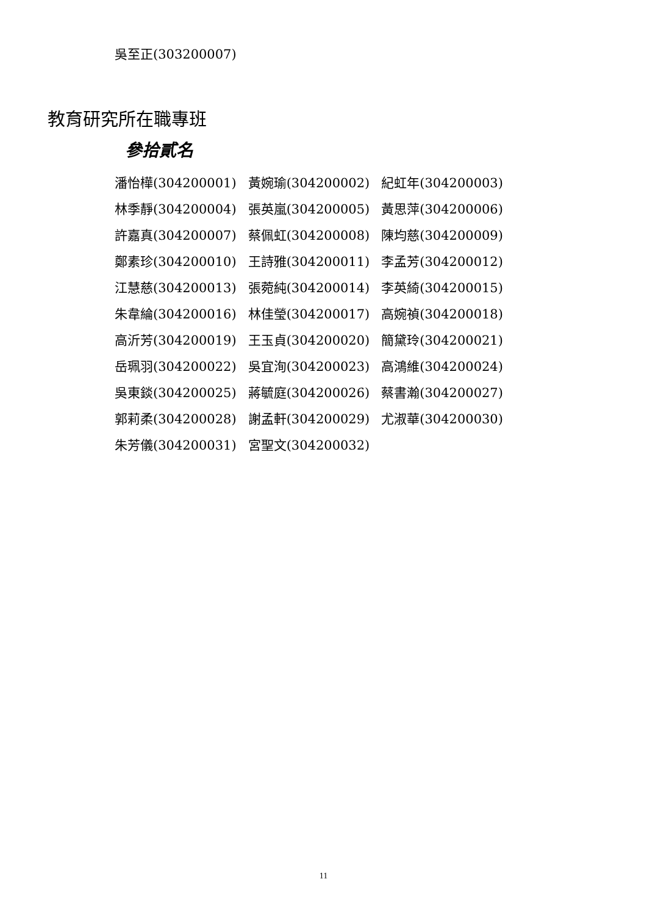吳至正(303200007)
教育研究所在職專班
參拾貳名
| 潘怡樺(304200001) | 黃婉瑜(304200002) | 紀虹年(304200003) |
| 林季靜(304200004) | 張英嵐(304200005) | 黃思萍(304200006) |
| 許嘉真(304200007) | 蔡佩虹(304200008) | 陳均慈(304200009) |
| 鄭素珍(304200010) | 王詩雅(304200011) | 李孟芳(304200012) |
| 江慧慈(304200013) | 張菀純(304200014) | 李英綺(304200015) |
| 朱韋綸(304200016) | 林佳瑩(304200017) | 高婉禎(304200018) |
| 高沂芳(304200019) | 王玉貞(304200020) | 簡黛玲(304200021) |
| 岳珮羽(304200022) | 吳宜洵(304200023) | 高鴻維(304200024) |
| 吳東錟(304200025) | 蔣毓庭(304200026) | 蔡書瀚(304200027) |
| 郭莉柔(304200028) | 謝孟軒(304200029) | 尤淑華(304200030) |
| 朱芳儀(304200031) | 宮聖文(304200032) | |
11